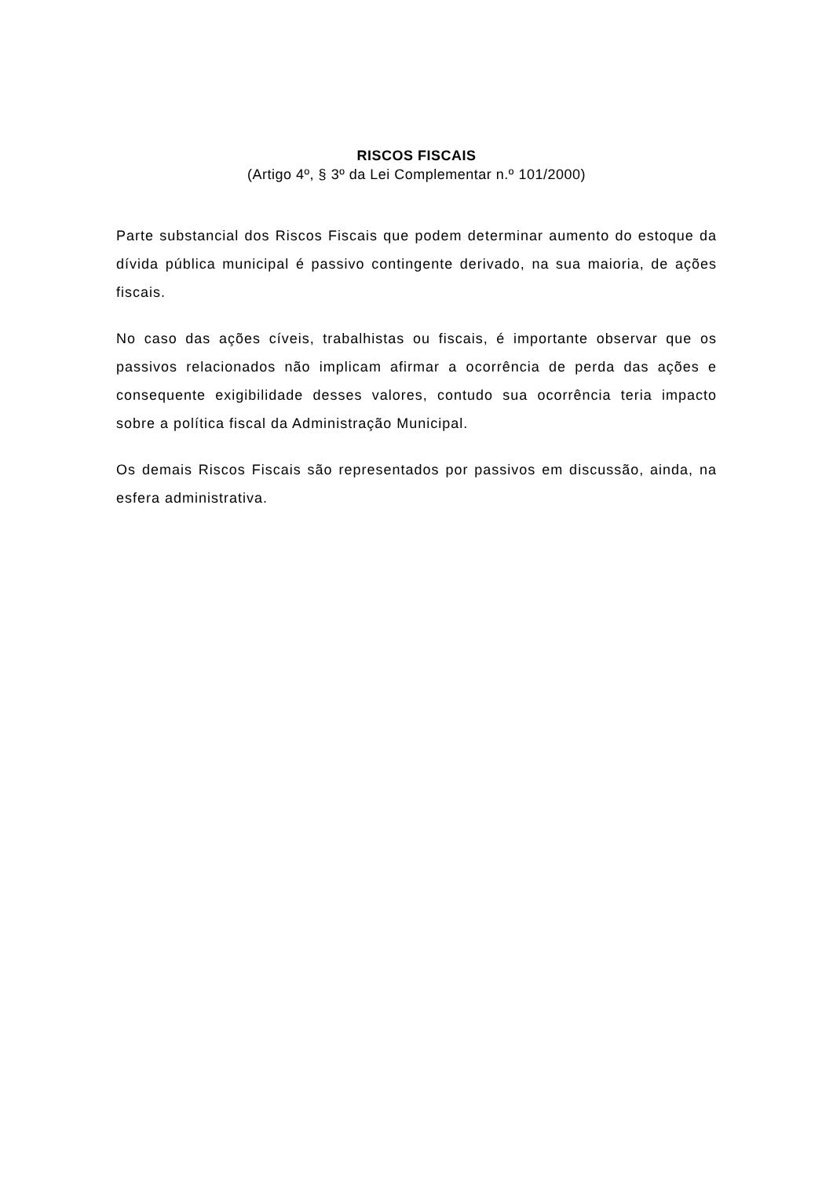RISCOS FISCAIS
(Artigo 4º, § 3º da Lei Complementar n.º 101/2000)
Parte substancial dos Riscos Fiscais que podem determinar aumento do estoque da dívida pública municipal é passivo contingente derivado, na sua maioria, de ações fiscais.
No caso das ações cíveis, trabalhistas ou fiscais, é importante observar que os passivos relacionados não implicam afirmar a ocorrência de perda das ações e consequente exigibilidade desses valores, contudo sua ocorrência teria impacto sobre a política fiscal da Administração Municipal.
Os demais Riscos Fiscais são representados por passivos em discussão, ainda, na esfera administrativa.